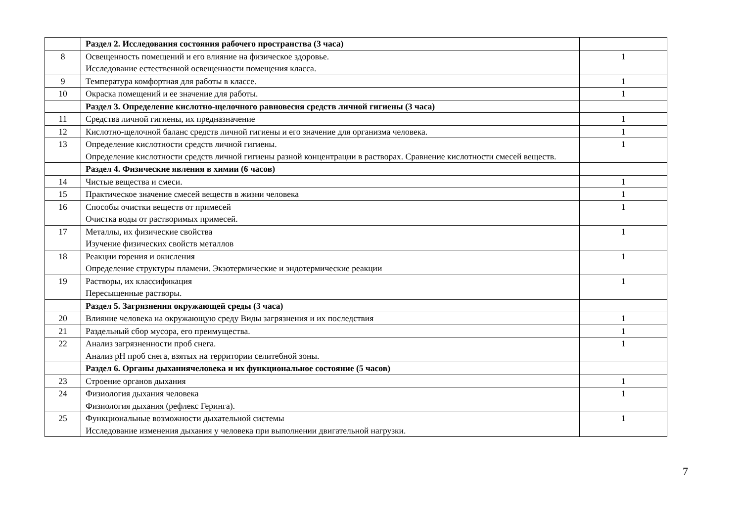| | Раздел 2. Исследования состояния рабочего пространства (3 часа) | |
| 8 | Освещенность помещений и его влияние на физическое здоровье. Исследование естественной освещенности помещения класса. | 1 |
| 9 | Температура комфортная для работы в классе. | 1 |
| 10 | Окраска помещений и ее значение для работы. | 1 |
| | Раздел 3. Определение кислотно-щелочного равновесия средств личной гигиены (3 часа) | |
| 11 | Средства личной гигиены, их предназначение | 1 |
| 12 | Кислотно-щелочной баланс средств личной гигиены и его значение для организма человека. | 1 |
| 13 | Определение кислотности средств личной гигиены. Определение кислотности средств личной гигиены разной концентрации в растворах. Сравнение кислотности смесей веществ. | 1 |
| | Раздел 4. Физические явления в химии (6 часов) | |
| 14 | Чистые вещества и смеси. | 1 |
| 15 | Практическое значение смесей веществ в жизни человека | 1 |
| 16 | Способы очистки веществ от примесей Очистка воды от растворимых примесей. | 1 |
| 17 | Металлы, их физические свойства Изучение физических свойств металлов | 1 |
| 18 | Реакции горения и окисления Определение структуры пламени. Экзотермические и эндотермические реакции | 1 |
| 19 | Растворы, их классификация Пересыщенные растворы. | 1 |
| | Раздел 5. Загрязнения окружающей среды (3 часа) | |
| 20 | Влияние человека на окружающую среду Виды загрязнения и их последствия | 1 |
| 21 | Раздельный сбор мусора, его преимущества. | 1 |
| 22 | Анализ загрязненности проб снега. Анализ pH проб снега, взятых на территории селитебной зоны. | 1 |
| | Раздел 6. Органы дыханиячеловека и их функциональное состояние (5 часов) | |
| 23 | Строение органов дыхания | 1 |
| 24 | Физиология дыхания человека Физиология дыхания (рефлекс Геринга). | 1 |
| 25 | Функциональные возможности дыхательной системы Исследование изменения дыхания у человека при выполнении двигательной нагрузки. | 1 |
7